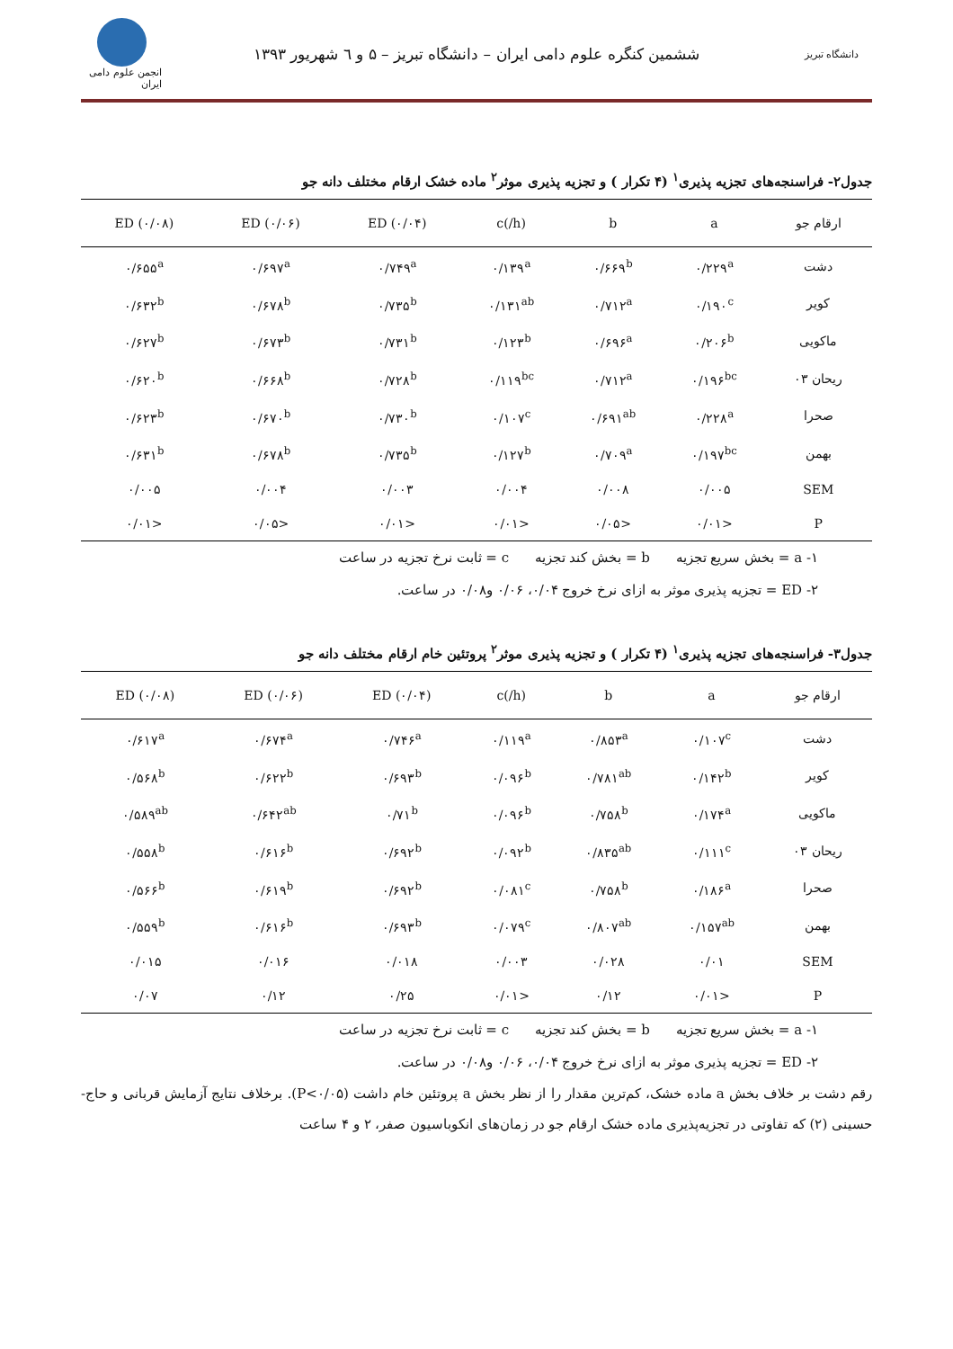دانشگاه تبریز
ششمین کنگره علوم دامی ایران – دانشگاه تبریز – ۵ و ٦ شهریور ۱۳۹۳
انجمن علوم دامی ایران
جدول۲- فراسنجه‌های تجزیه پذیری<sup>۱</sup> (۴ تکرار ) و تجزیه پذیری موثر<sup>۲</sup> ماده خشک ارقام مختلف دانه جو
| ارقام جو | a | b | c(/h) | ED (۰/۰۴) | ED (۰/۰۶) | ED (۰/۰۸) |
| --- | --- | --- | --- | --- | --- | --- |
| دشت | ۰/۲۲۹<sup>a</sup> | ۰/۶۶۹<sup>b</sup> | ۰/۱۳۹<sup>a</sup> | ۰/۷۴۹<sup>a</sup> | ۰/۶۹۷<sup>a</sup> | ۰/۶۵۵<sup>a</sup> |
| کویر | ۰/۱۹۰<sup>c</sup> | ۰/۷۱۲<sup>a</sup> | ۰/۱۳۱<sup>ab</sup> | ۰/۷۳۵<sup>b</sup> | ۰/۶۷۸<sup>b</sup> | ۰/۶۳۲<sup>b</sup> |
| ماکویی | ۰/۲۰۶<sup>b</sup> | ۰/۶۹۶<sup>a</sup> | ۰/۱۲۳<sup>b</sup> | ۰/۷۳۱<sup>b</sup> | ۰/۶۷۳<sup>b</sup> | ۰/۶۲۷<sup>b</sup> |
| ریحان ۰۳ | ۰/۱۹۶<sup>bc</sup> | ۰/۷۱۲<sup>a</sup> | ۰/۱۱۹<sup>bc</sup> | ۰/۷۲۸<sup>b</sup> | ۰/۶۶۸<sup>b</sup> | ۰/۶۲۰<sup>b</sup> |
| صحرا | ۰/۲۲۸<sup>a</sup> | ۰/۶۹۱<sup>ab</sup> | ۰/۱۰۷<sup>c</sup> | ۰/۷۳۰<sup>b</sup> | ۰/۶۷۰<sup>b</sup> | ۰/۶۲۳<sup>b</sup> |
| بهمن | ۰/۱۹۷<sup>bc</sup> | ۰/۷۰۹<sup>a</sup> | ۰/۱۲۷<sup>b</sup> | ۰/۷۳۵<sup>b</sup> | ۰/۶۷۸<sup>b</sup> | ۰/۶۳۱<sup>b</sup> |
| SEM | ۰/۰۰۵ | ۰/۰۰۸ | ۰/۰۰۴ | ۰/۰۰۳ | ۰/۰۰۴ | ۰/۰۰۵ |
| P | <۰/۰۱ | <۰/۰۵ | <۰/۰۱ | <۰/۰۱ | <۰/۰۵ | <۰/۰۱ |
۱- a = بخش سریع تجزیه b = بخش کند تجزیه c = ثابت نرخ تجزیه در ساعت
۲- ED = تجزیه پذیری موثر به ازای نرخ خروج ۰/۰۴، ۰/۰۶ و۰/۰۸ در ساعت.
جدول۳- فراسنجه‌های تجزیه پذیری<sup>۱</sup> (۴ تکرار ) و تجزیه پذیری موثر<sup>۲</sup> پروتئین خام ارقام مختلف دانه جو
| ارقام جو | a | b | c(/h) | ED (۰/۰۴) | ED (۰/۰۶) | ED (۰/۰۸) |
| --- | --- | --- | --- | --- | --- | --- |
| دشت | ۰/۱۰۷<sup>c</sup> | ۰/۸۵۳<sup>a</sup> | ۰/۱۱۹<sup>a</sup> | ۰/۷۴۶<sup>a</sup> | ۰/۶۷۴<sup>a</sup> | ۰/۶۱۷<sup>a</sup> |
| کویر | ۰/۱۴۲<sup>b</sup> | ۰/۷۸۱<sup>ab</sup> | ۰/۰۹۶<sup>b</sup> | ۰/۶۹۳<sup>b</sup> | ۰/۶۲۲<sup>b</sup> | ۰/۵۶۸<sup>b</sup> |
| ماکویی | ۰/۱۷۴<sup>a</sup> | ۰/۷۵۸<sup>b</sup> | ۰/۰۹۶<sup>b</sup> | ۰/۷۱<sup>b</sup> | ۰/۶۴۲<sup>ab</sup> | ۰/۵۸۹<sup>ab</sup> |
| ریحان ۰۳ | ۰/۱۱۱<sup>c</sup> | ۰/۸۳۵<sup>ab</sup> | ۰/۰۹۲<sup>b</sup> | ۰/۶۹۲<sup>b</sup> | ۰/۶۱۶<sup>b</sup> | ۰/۵۵۸<sup>b</sup> |
| صحرا | ۰/۱۸۶<sup>a</sup> | ۰/۷۵۸<sup>b</sup> | ۰/۰۸۱<sup>c</sup> | ۰/۶۹۲<sup>b</sup> | ۰/۶۱۹<sup>b</sup> | ۰/۵۶۶<sup>b</sup> |
| بهمن | ۰/۱۵۷<sup>ab</sup> | ۰/۸۰۷<sup>ab</sup> | ۰/۰۷۹<sup>c</sup> | ۰/۶۹۳<sup>b</sup> | ۰/۶۱۶<sup>b</sup> | ۰/۵۵۹<sup>b</sup> |
| SEM | ۰/۰۱ | ۰/۰۲۸ | ۰/۰۰۳ | ۰/۰۱۸ | ۰/۰۱۶ | ۰/۰۱۵ |
| P | <۰/۰۱ | ۰/۱۲ | <۰/۰۱ | ۰/۲۵ | ۰/۱۲ | ۰/۰۷ |
۱- a = بخش سریع تجزیه b = بخش کند تجزیه c = ثابت نرخ تجزیه در ساعت
۲- ED = تجزیه پذیری موثر به ازای نرخ خروج ۰/۰۴، ۰/۰۶ و۰/۰۸ در ساعت.
رقم دشت بر خلاف بخش a ماده خشک، کم‌ترین مقدار را از نظر بخش a پروتئین خام داشت (P<۰/۰۵). برخلاف نتایج آزمایش قربانی و حاج- حسینی (۲) که تفاوتی در تجزیه‌پذیری ماده خشک ارقام جو در زمان‌های انکوباسیون صفر، ۲ و ۴ ساعت